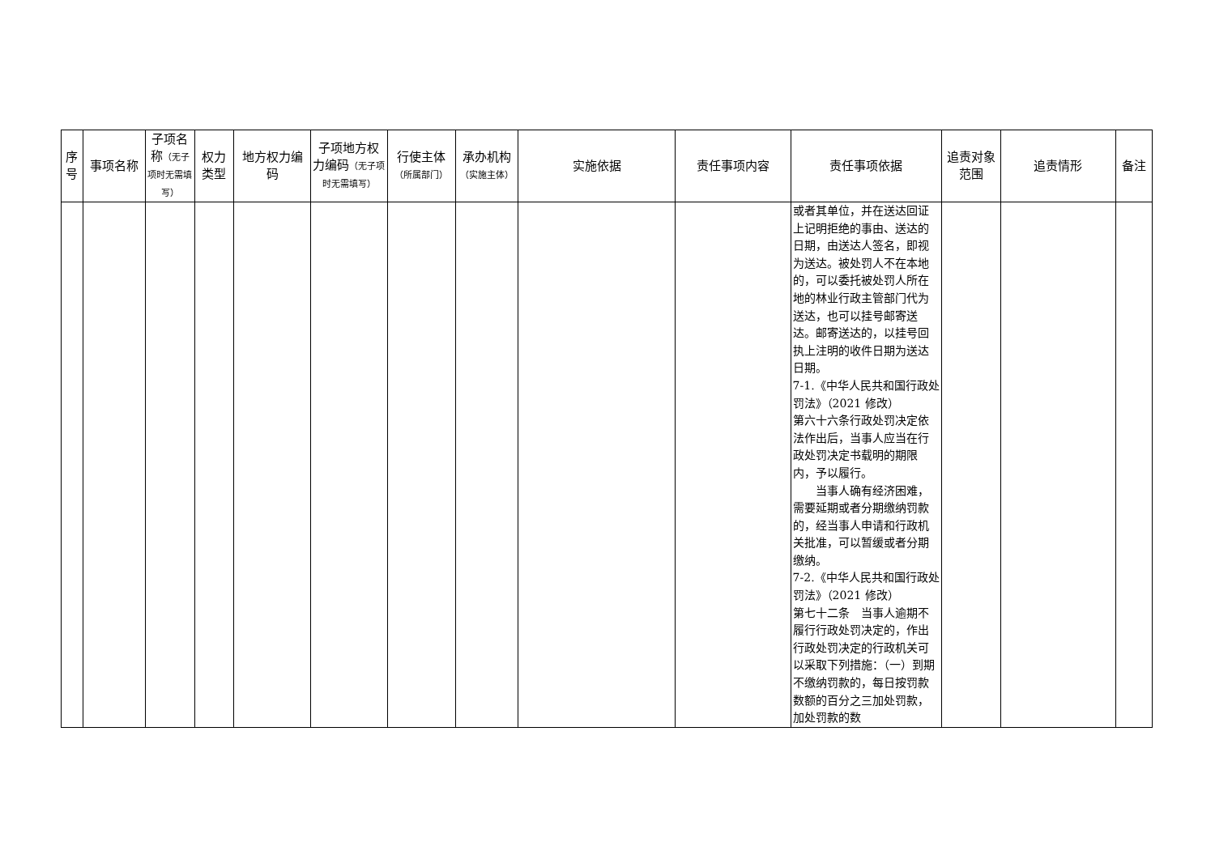| 序号 | 事项名称 | 子项名称 （无子项时无需填写） | 权力类型 | 地方权力编码 | 子项地方权力编码 （无子项时无需填写） | 行使主体 （所属部门） | 承办机构 （实施主体） | 实施依据 | 责任事项内容 | 责任事项依据 | 追责对象范围 | 追责情形 | 备注 |
| --- | --- | --- | --- | --- | --- | --- | --- | --- | --- | --- | --- | --- | --- |
| | | | | | | | | | | 或者其单位，并在送达回证上记明拒绝的事由、送达的日期，由送达人签名，即视为送达。被处罚人不在本地的，可以委托被处罚人所在地的林业行政主管部门代为送达，也可以挂号邮寄送达。邮寄送达的，以挂号回执上注明的收件日期为送达日期。 7-1.《中华人民共和国行政处罚法》（2021 修改） 第六十六条行政处罚决定依法作出后，当事人应当在行政处罚决定书载明的期限内，予以履行。 当事人确有经济困难，需要延期或者分期缴纳罚款的，经当事人申请和行政机关批准，可以暂缓或者分期缴纳。 7-2.《中华人民共和国行政处罚法》（2021 修改） 第七十二条 当事人逾期不履行行政处罚决定的，作出行政处罚决定的行政机关可以采取下列措施：（一）到期不缴纳罚款的，每日按罚款数额的百分之三加处罚款，加处罚款的数 | | | |